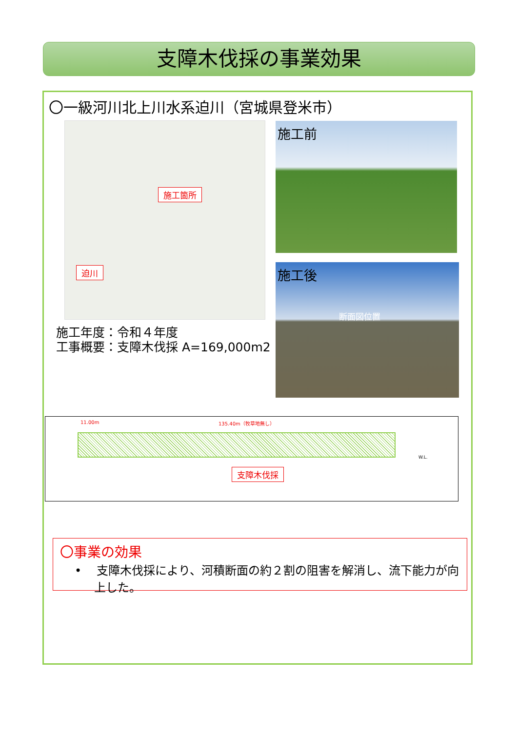支障木伐採の事業効果
〇一級河川北上川水系迫川（宮城県登米市）
施工箇所
迫川
施工前
施工後
断面図位置
施工年度：令和４年度
工事概要：支障木伐採 A=169,000m2
11.00m 135.40m（牧草地無し）
W.L.
支障木伐採
〇事業の効果
• 支障木伐採により、河積断面の約２割の阻害を解消し、流下能力が向上した。